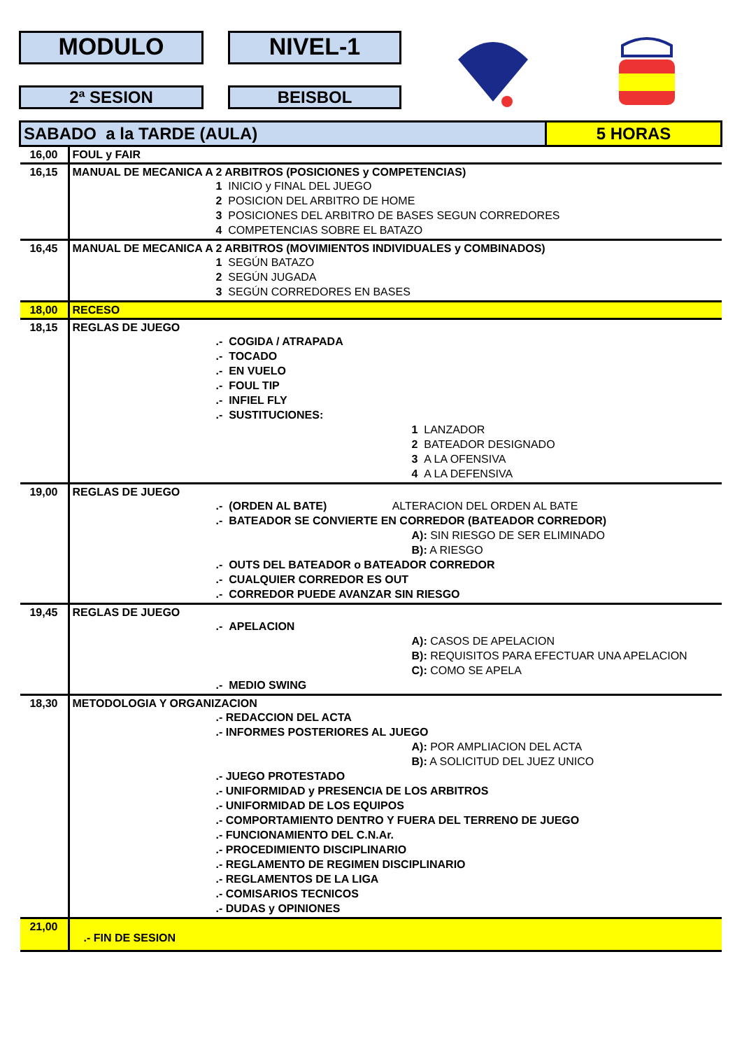MODULO NIVEL-1
2ª SESION BEISBOL
| SABADO a la TARDE (AULA) | | 5 HORAS |
| 16,00 | FOUL y FAIR | |
| 16,15 | MANUAL DE MECANICA A 2 ARBITROS (POSICIONES y COMPETENCIAS) 1 INICIO y FINAL DEL JUEGO 2 POSICION DEL ARBITRO DE HOME 3 POSICIONES DEL ARBITRO DE BASES SEGUN CORREDORES 4 COMPETENCIAS SOBRE EL BATAZO | |
| 16,45 | MANUAL DE MECANICA A 2 ARBITROS (MOVIMIENTOS INDIVIDUALES y COMBINADOS) 1 SEGÚN BATAZO 2 SEGÚN JUGADA 3 SEGÚN CORREDORES EN BASES | |
| 18,00 | RECESO | |
| 18,15 | REGLAS DE JUEGO .- COGIDA / ATRAPADA .- TOCADO .- EN VUELO .- FOUL TIP .- INFIEL FLY .- SUSTITUCIONES: 1 LANZADOR 2 BATEADOR DESIGNADO 3 A LA OFENSIVA 4 A LA DEFENSIVA | |
| 19,00 | REGLAS DE JUEGO .- (ORDEN AL BATE) ALTERACION DEL ORDEN AL BATE .- BATEADOR SE CONVIERTE EN CORREDOR (BATEADOR CORREDOR) A): SIN RIESGO DE SER ELIMINADO B): A RIESGO .- OUTS DEL BATEADOR o BATEADOR CORREDOR .- CUALQUIER CORREDOR ES OUT .- CORREDOR PUEDE AVANZAR SIN RIESGO | |
| 19,45 | REGLAS DE JUEGO .- APELACION A): CASOS DE APELACION B): REQUISITOS PARA EFECTUAR UNA APELACION C): COMO SE APELA .- MEDIO SWING | |
| 18,30 | METODOLOGIA Y ORGANIZACION .- REDACCION DEL ACTA .- INFORMES POSTERIORES AL JUEGO A): POR AMPLIACION DEL ACTA B): A SOLICITUD DEL JUEZ UNICO .- JUEGO PROTESTADO .- UNIFORMIDAD y PRESENCIA DE LOS ARBITROS .- UNIFORMIDAD DE LOS EQUIPOS .- COMPORTAMIENTO DENTRO Y FUERA DEL TERRENO DE JUEGO .- FUNCIONAMIENTO DEL C.N.Ar. .- PROCEDIMIENTO DISCIPLINARIO .- REGLAMENTO DE REGIMEN DISCIPLINARIO .- REGLAMENTOS DE LA LIGA .- COMISARIOS TECNICOS .- DUDAS y OPINIONES | |
| 21,00 | .- FIN DE SESION | |